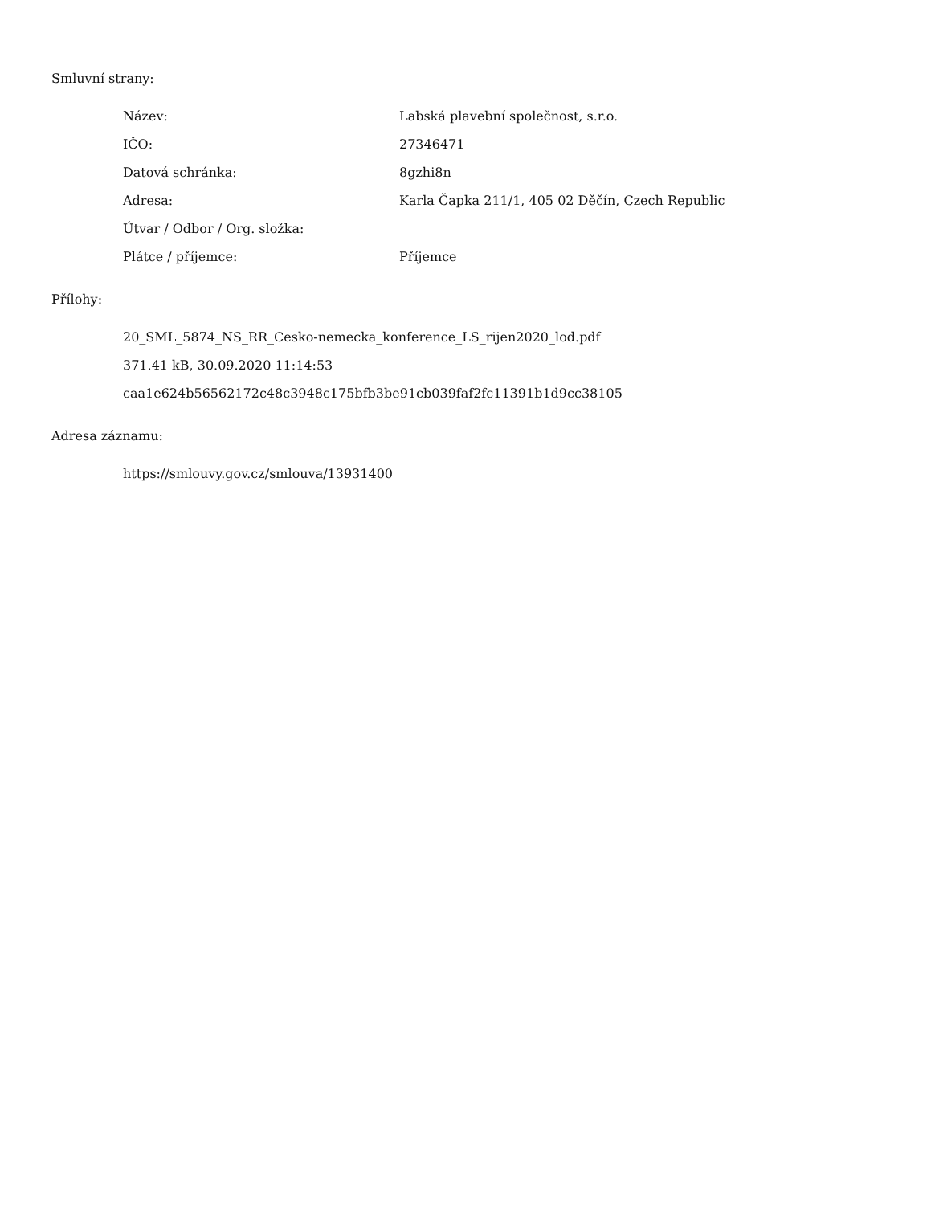Smluvní strany:
| Název: | Labská plavební společnost, s.r.o. |
| IČO: | 27346471 |
| Datová schránka: | 8gzhi8n |
| Adresa: | Karla Čapka 211/1, 405 02 Děčín, Czech Republic |
| Útvar / Odbor / Org. složka: | |
| Plátce / příjemce: | Příjemce |
Přílohy:
20_SML_5874_NS_RR_Cesko-nemecka_konference_LS_rijen2020_lod.pdf
371.41 kB, 30.09.2020 11:14:53
caa1e624b56562172c48c3948c175bfb3be91cb039faf2fc11391b1d9cc38105
Adresa záznamu:
https://smlouvy.gov.cz/smlouva/13931400